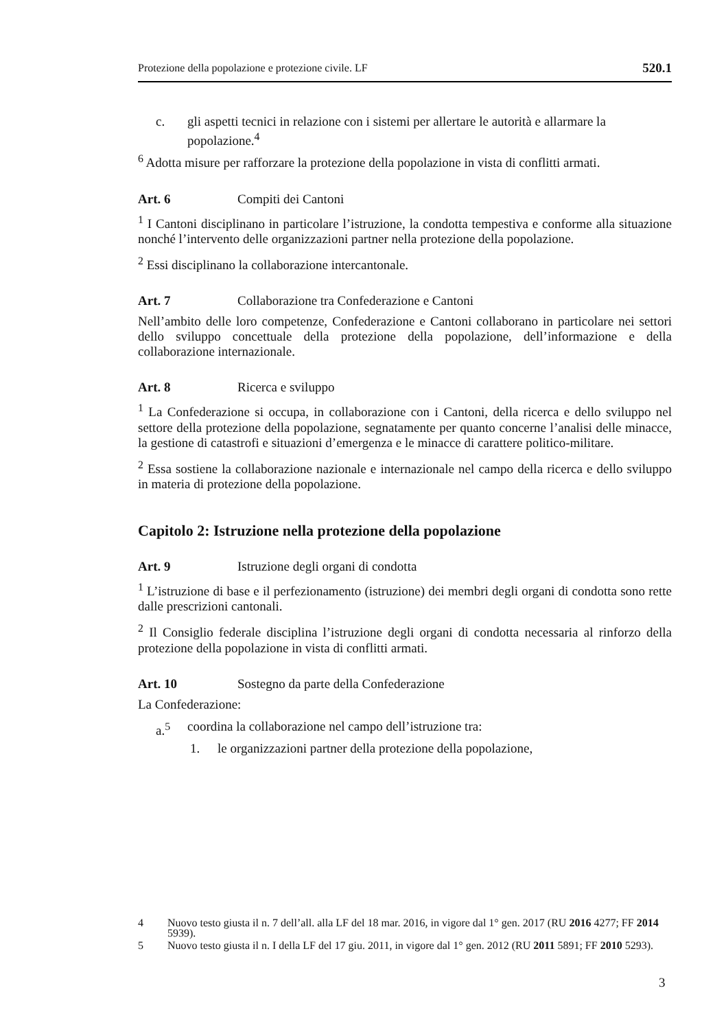Protezione della popolazione e protezione civile. LF 520.1
c. gli aspetti tecnici in relazione con i sistemi per allertare le autorità e allarmare la popolazione.<sup>4</sup>
<sup>6</sup> Adotta misure per rafforzare la protezione della popolazione in vista di conflitti armati.
Art. 6 Compiti dei Cantoni
<sup>1</sup> I Cantoni disciplinano in particolare l’istruzione, la condotta tempestiva e conforme alla situazione nonché l’intervento delle organizzazioni partner nella protezione della popolazione.
<sup>2</sup> Essi disciplinano la collaborazione intercantonale.
Art. 7 Collaborazione tra Confederazione e Cantoni
Nell’ambito delle loro competenze, Confederazione e Cantoni collaborano in particolare nei settori dello sviluppo concettuale della protezione della popolazione, dell’informazione e della collaborazione internazionale.
Art. 8 Ricerca e sviluppo
<sup>1</sup> La Confederazione si occupa, in collaborazione con i Cantoni, della ricerca e dello sviluppo nel settore della protezione della popolazione, segnatamente per quanto concerne l’analisi delle minacce, la gestione di catastrofi e situazioni d’emergenza e le minacce di carattere politico-militare.
<sup>2</sup> Essa sostiene la collaborazione nazionale e internazionale nel campo della ricerca e dello sviluppo in materia di protezione della popolazione.
Capitolo 2: Istruzione nella protezione della popolazione
Art. 9 Istruzione degli organi di condotta
<sup>1</sup> L’istruzione di base e il perfezionamento (istruzione) dei membri degli organi di condotta sono rette dalle prescrizioni cantonali.
<sup>2</sup> Il Consiglio federale disciplina l’istruzione degli organi di condotta necessaria al rinforzo della protezione della popolazione in vista di conflitti armati.
Art. 10 Sostegno da parte della Confederazione
La Confederazione:
a.<sup>5</sup> coordina la collaborazione nel campo dell’istruzione tra:
1. le organizzazioni partner della protezione della popolazione,
4 Nuovo testo giusta il n. 7 dell’all. alla LF del 18 mar. 2016, in vigore dal 1° gen. 2017 (RU 2016 4277; FF 2014 5939).
5 Nuovo testo giusta il n. I della LF del 17 giu. 2011, in vigore dal 1° gen. 2012 (RU 2011 5891; FF 2010 5293).
3